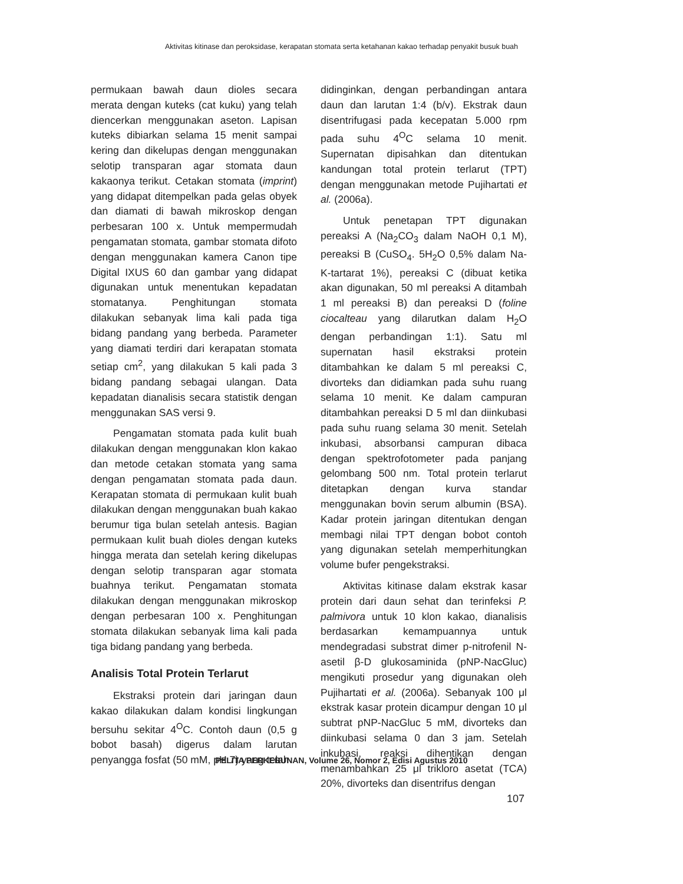Aktivitas kitinase dan peroksidase, kerapatan stomata serta ketahanan kakao terhadap penyakit busuk buah
permukaan bawah daun dioles secara merata dengan kuteks (cat kuku) yang telah diencerkan menggunakan aseton. Lapisan kuteks dibiarkan selama 15 menit sampai kering dan dikelupas dengan menggunakan selotip transparan agar stomata daun kakaonya terikut. Cetakan stomata (imprint) yang didapat ditempelkan pada gelas obyek dan diamati di bawah mikroskop dengan perbesaran 100 x. Untuk mempermudah pengamatan stomata, gambar stomata difoto dengan menggunakan kamera Canon tipe Digital IXUS 60 dan gambar yang didapat digunakan untuk menentukan kepadatan stomatanya. Penghitungan stomata dilakukan sebanyak lima kali pada tiga bidang pandang yang berbeda. Parameter yang diamati terdiri dari kerapatan stomata setiap cm<sup>2</sup>, yang dilakukan 5 kali pada 3 bidang pandang sebagai ulangan. Data kepadatan dianalisis secara statistik dengan menggunakan SAS versi 9.
Pengamatan stomata pada kulit buah dilakukan dengan menggunakan klon kakao dan metode cetakan stomata yang sama dengan pengamatan stomata pada daun. Kerapatan stomata di permukaan kulit buah dilakukan dengan menggunakan buah kakao berumur tiga bulan setelah antesis. Bagian permukaan kulit buah dioles dengan kuteks hingga merata dan setelah kering dikelupas dengan selotip transparan agar stomata buahnya terikut. Pengamatan stomata dilakukan dengan menggunakan mikroskop dengan perbesaran 100 x. Penghitungan stomata dilakukan sebanyak lima kali pada tiga bidang pandang yang berbeda.
Analisis Total Protein Terlarut
Ekstraksi protein dari jaringan daun kakao dilakukan dalam kondisi lingkungan bersuhu sekitar 4<sup>O</sup>C. Contoh daun (0,5 g bobot basah) digerus dalam larutan penyangga fosfat (50 mM, pH 7) yang telah
didinginkan, dengan perbandingan antara daun dan larutan 1:4 (b/v). Ekstrak daun disentrifugasi pada kecepatan 5.000 rpm pada suhu 4<sup>O</sup>C selama 10 menit. Supernatan dipisahkan dan ditentukan kandungan total protein terlarut (TPT) dengan menggunakan metode Pujihartati et al. (2006a).
Untuk penetapan TPT digunakan pereaksi A (Na<sub>2</sub>CO<sub>3</sub> dalam NaOH 0,1 M), pereaksi B (CuSO<sub>4</sub>. 5H<sub>2</sub>O 0,5% dalam Na-K-tartarat 1%), pereaksi C (dibuat ketika akan digunakan, 50 ml pereaksi A ditambah 1 ml pereaksi B) dan pereaksi D (foline ciocalteau yang dilarutkan dalam H<sub>2</sub>O dengan perbandingan 1:1). Satu ml supernatan hasil ekstraksi protein ditambahkan ke dalam 5 ml pereaksi C, divorteks dan didiamkan pada suhu ruang selama 10 menit. Ke dalam campuran ditambahkan pereaksi D 5 ml dan diinkubasi pada suhu ruang selama 30 menit. Setelah inkubasi, absorbansi campuran dibaca dengan spektrofotometer pada panjang gelombang 500 nm. Total protein terlarut ditetapkan dengan kurva standar menggunakan bovin serum albumin (BSA). Kadar protein jaringan ditentukan dengan membagi nilai TPT dengan bobot contoh yang digunakan setelah memperhitungkan volume bufer pengekstraksi.
Aktivitas kitinase dalam ekstrak kasar protein dari daun sehat dan terinfeksi P. palmivora untuk 10 klon kakao, dianalisis berdasarkan kemampuannya untuk mendegradasi substrat dimer p-nitrofenil N-asetil β-D glukosaminida (pNP-NacGluc) mengikuti prosedur yang digunakan oleh Pujihartati et al. (2006a). Sebanyak 100 μl ekstrak kasar protein dicampur dengan 10 μl subtrat pNP-NacGluc 5 mM, divorteks dan diinkubasi selama 0 dan 3 jam. Setelah inkubasi, reaksi dihentikan dengan menambahkan 25 μl trikloro asetat (TCA) 20%, divorteks dan disentrifus dengan
PELITA PERKEBUNAN, Volume 26, Nomor 2, Edisi Agustus 2010
107